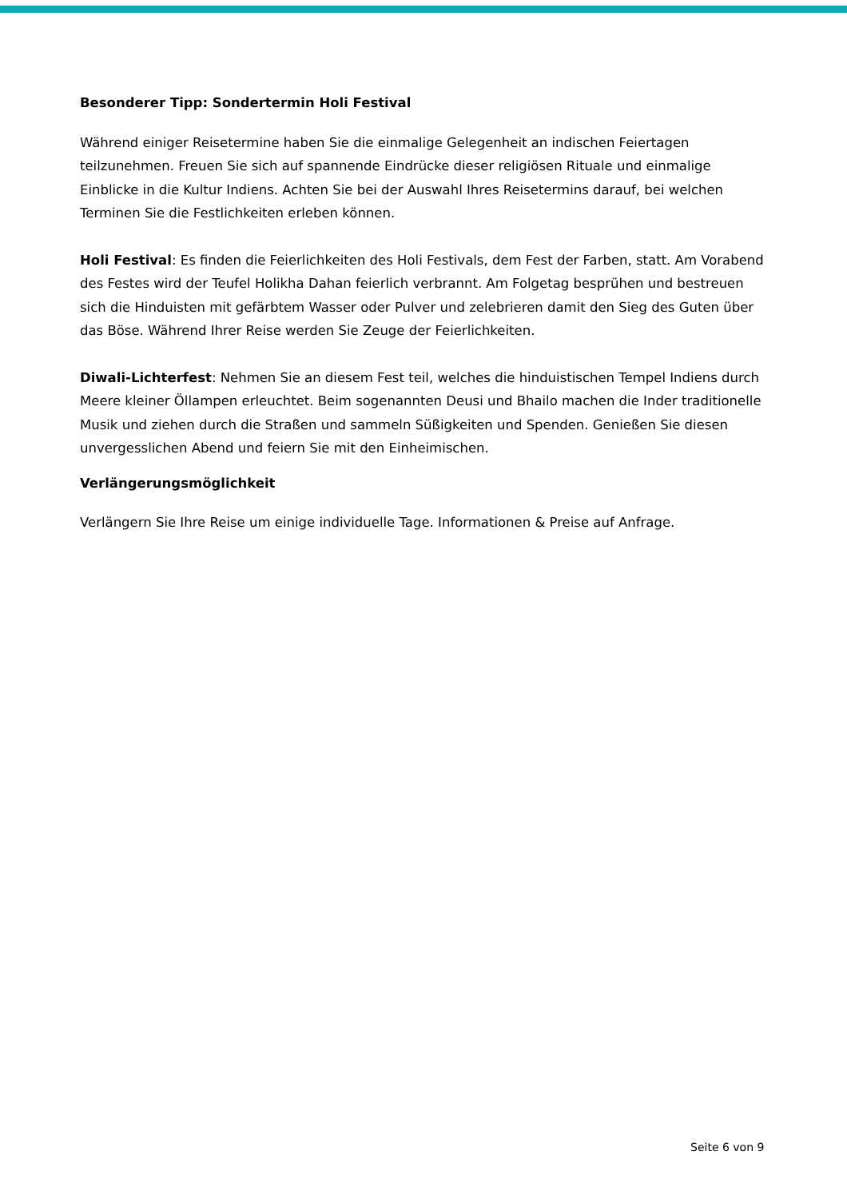Besonderer Tipp: Sondertermin Holi Festival
Während einiger Reisetermine haben Sie die einmalige Gelegenheit an indischen Feiertagen teilzunehmen. Freuen Sie sich auf spannende Eindrücke dieser religiösen Rituale und einmalige Einblicke in die Kultur Indiens. Achten Sie bei der Auswahl Ihres Reisetermins darauf, bei welchen Terminen Sie die Festlichkeiten erleben können.
Holi Festival: Es finden die Feierlichkeiten des Holi Festivals, dem Fest der Farben, statt. Am Vorabend des Festes wird der Teufel Holikha Dahan feierlich verbrannt. Am Folgetag besprühen und bestreuen sich die Hinduisten mit gefärbtem Wasser oder Pulver und zelebrieren damit den Sieg des Guten über das Böse. Während Ihrer Reise werden Sie Zeuge der Feierlichkeiten.
Diwali-Lichterfest: Nehmen Sie an diesem Fest teil, welches die hinduistischen Tempel Indiens durch Meere kleiner Öllampen erleuchtet. Beim sogenannten Deusi und Bhailo machen die Inder traditionelle Musik und ziehen durch die Straßen und sammeln Süßigkeiten und Spenden. Genießen Sie diesen unvergesslichen Abend und feiern Sie mit den Einheimischen.
Verlängerungsmöglichkeit
Verlängern Sie Ihre Reise um einige individuelle Tage. Informationen & Preise auf Anfrage.
Seite 6 von 9